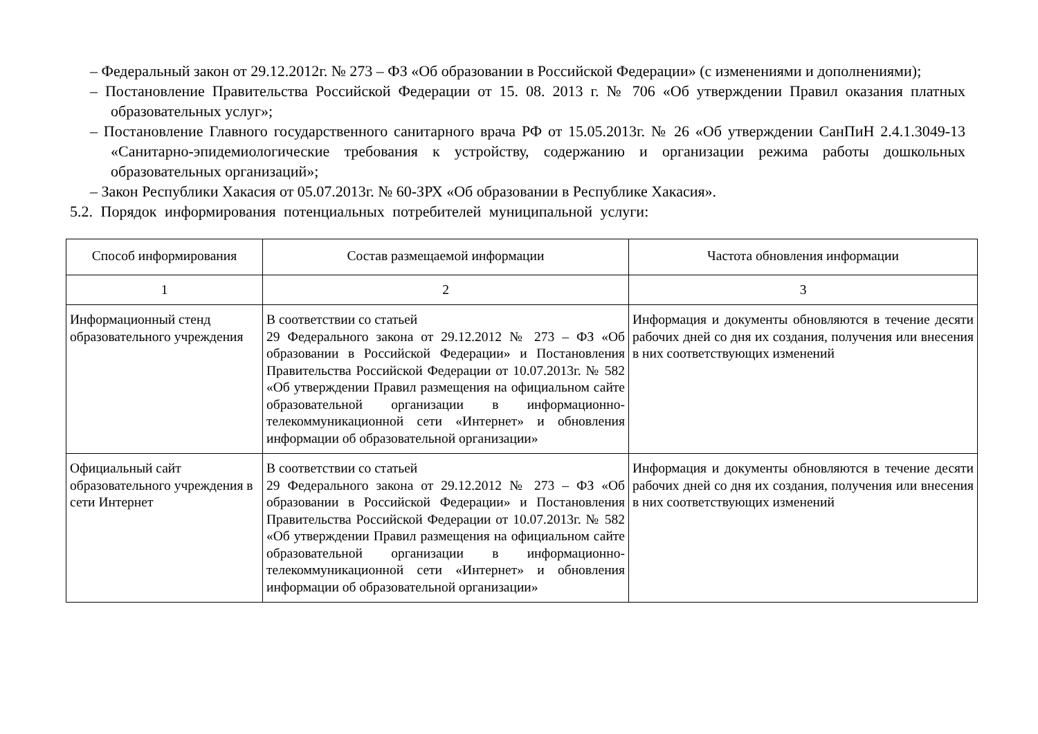– Федеральный закон от 29.12.2012г. № 273 – ФЗ «Об образовании в Российской Федерации» (с изменениями и дополнениями);
– Постановление Правительства Российской Федерации от 15. 08. 2013 г. № 706 «Об утверждении Правил оказания платных образовательных услуг»;
– Постановление Главного государственного санитарного врача РФ от 15.05.2013г. № 26 «Об утверждении СанПиН 2.4.1.3049-13 «Санитарно-эпидемиологические требования к устройству, содержанию и организации режима работы дошкольных образовательных организаций»;
– Закон Республики Хакасия от 05.07.2013г. № 60-ЗРХ «Об образовании в Республике Хакасия».
5.2. Порядок информирования потенциальных потребителей муниципальной услуги:
| Способ информирования | Состав размещаемой информации | Частота обновления информации |
| --- | --- | --- |
| 1 | 2 | 3 |
| Информационный стенд образовательного учреждения | В соответствии со статьей 29 Федерального закона от 29.12.2012 № 273 – ФЗ «Об образовании в Российской Федерации» и Постановления Правительства Российской Федерации от 10.07.2013г. № 582 «Об утверждении Правил размещения на официальном сайте образовательной организации в информационно-телекоммуникационной сети «Интернет» и обновления информации об образовательной организации» | Информация и документы обновляются в течение десяти рабочих дней со дня их создания, получения или внесения в них соответствующих изменений |
| Официальный сайт образовательного учреждения в сети Интернет | В соответствии со статьей 29 Федерального закона от 29.12.2012 № 273 – ФЗ «Об образовании в Российской Федерации» и Постановления Правительства Российской Федерации от 10.07.2013г. № 582 «Об утверждении Правил размещения на официальном сайте образовательной организации в информационно-телекоммуникационной сети «Интернет» и обновления информации об образовательной организации» | Информация и документы обновляются в течение десяти рабочих дней со дня их создания, получения или внесения в них соответствующих изменений |